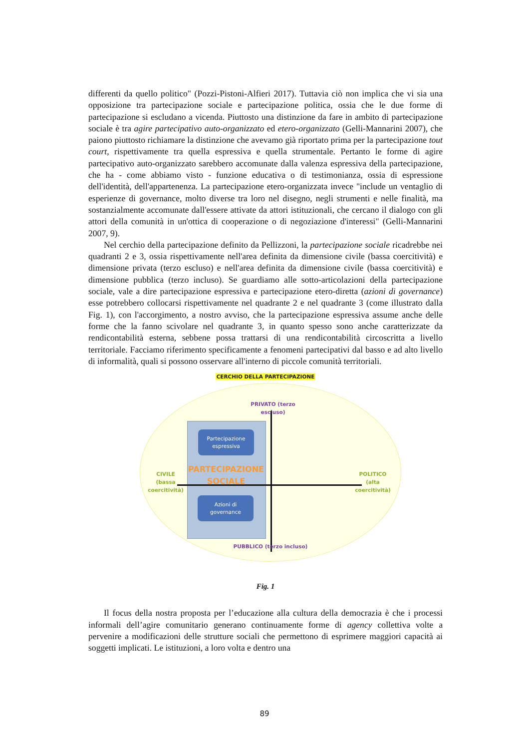differenti da quello politico" (Pozzi-Pistoni-Alfieri 2017). Tuttavia ciò non implica che vi sia una opposizione tra partecipazione sociale e partecipazione politica, ossia che le due forme di partecipazione si escludano a vicenda. Piuttosto una distinzione da fare in ambito di partecipazione sociale è tra agire partecipativo auto-organizzato ed etero-organizzato (Gelli-Mannarini 2007), che paiono piuttosto richiamare la distinzione che avevamo già riportato prima per la partecipazione tout court, rispettivamente tra quella espressiva e quella strumentale. Pertanto le forme di agire partecipativo auto-organizzato sarebbero accomunate dalla valenza espressiva della partecipazione, che ha - come abbiamo visto - funzione educativa o di testimonianza, ossia di espressione dell'identità, dell'appartenenza. La partecipazione etero-organizzata invece "include un ventaglio di esperienze di governance, molto diverse tra loro nel disegno, negli strumenti e nelle finalità, ma sostanzialmente accomunate dall'essere attivate da attori istituzionali, che cercano il dialogo con gli attori della comunità in un'ottica di cooperazione o di negoziazione d'interessi" (Gelli-Mannarini 2007, 9).
Nel cerchio della partecipazione definito da Pellizzoni, la partecipazione sociale ricadrebbe nei quadranti 2 e 3, ossia rispettivamente nell'area definita da dimensione civile (bassa coercitività) e dimensione privata (terzo escluso) e nell'area definita da dimensione civile (bassa coercitività) e dimensione pubblica (terzo incluso). Se guardiamo alle sotto-articolazioni della partecipazione sociale, vale a dire partecipazione espressiva e partecipazione etero-diretta (azioni di governance) esse potrebbero collocarsi rispettivamente nel quadrante 2 e nel quadrante 3 (come illustrato dalla Fig. 1), con l'accorgimento, a nostro avviso, che la partecipazione espressiva assume anche delle forme che la fanno scivolare nel quadrante 3, in quanto spesso sono anche caratterizzate da rendicontabilità esterna, sebbene possa trattarsi di una rendicontabilità circoscritta a livello territoriale. Facciamo riferimento specificamente a fenomeni partecipativi dal basso e ad alto livello di informalità, quali si possono osservare all'interno di piccole comunità territoriali.
CERCHIO DELLA PARTECIPAZIONE
PRIVATO (terzo escluso)
Partecipazione
espressiva
PARTECIPAZIONE
SOCIALE
Azioni di
governance
CIVILE
(bassa
coercitività)
POLITICO
(alta
coercitività)
PUBBLICO (terzo incluso)
Fig. 1
Il focus della nostra proposta per l’educazione alla cultura della democrazia è che i processi informali dell’agire comunitario generano continuamente forme di agency collettiva volte a pervenire a modificazioni delle strutture sociali che permettono di esprimere maggiori capacità ai soggetti implicati. Le istituzioni, a loro volta e dentro una
89